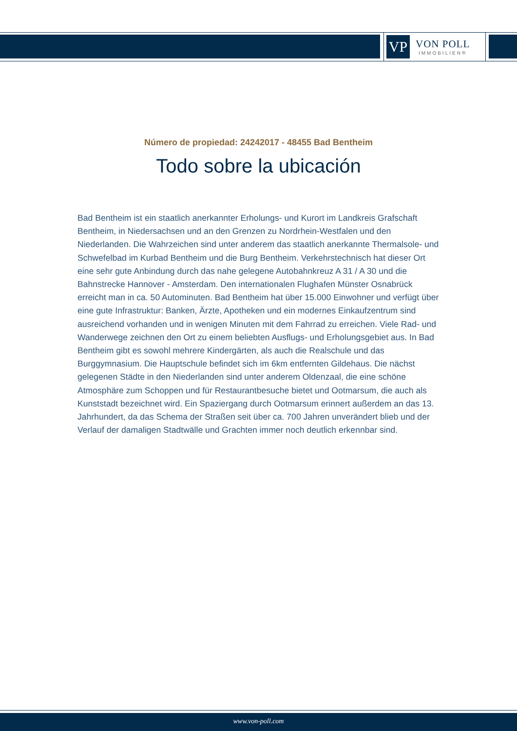VP
VON POLL
IMMOBILIEN®
Número de propiedad: 24242017 - 48455 Bad Bentheim
Todo sobre la ubicación
Bad Bentheim ist ein staatlich anerkannter Erholungs- und Kurort im Landkreis Grafschaft Bentheim, in Niedersachsen und an den Grenzen zu Nordrhein-Westfalen und den Niederlanden. Die Wahrzeichen sind unter anderem das staatlich anerkannte Thermalsole- und Schwefelbad im Kurbad Bentheim und die Burg Bentheim. Verkehrstechnisch hat dieser Ort eine sehr gute Anbindung durch das nahe gelegene Autobahnkreuz A 31 / A 30 und die Bahnstrecke Hannover - Amsterdam. Den internationalen Flughafen Münster Osnabrück erreicht man in ca. 50 Autominuten. Bad Bentheim hat über 15.000 Einwohner und verfügt über eine gute Infrastruktur: Banken, Ärzte, Apotheken und ein modernes Einkaufzentrum sind ausreichend vorhanden und in wenigen Minuten mit dem Fahrrad zu erreichen. Viele Rad- und Wanderwege zeichnen den Ort zu einem beliebten Ausflugs- und Erholungsgebiet aus. In Bad Bentheim gibt es sowohl mehrere Kindergärten, als auch die Realschule und das Burggymnasium. Die Hauptschule befindet sich im 6km entfernten Gildehaus. Die nächst gelegenen Städte in den Niederlanden sind unter anderem Oldenzaal, die eine schöne Atmosphäre zum Schoppen und für Restaurantbesuche bietet und Ootmarsum, die auch als Kunststadt bezeichnet wird. Ein Spaziergang durch Ootmarsum erinnert außerdem an das 13. Jahrhundert, da das Schema der Straßen seit über ca. 700 Jahren unverändert blieb und der Verlauf der damaligen Stadtwälle und Grachten immer noch deutlich erkennbar sind.
www.von-poll.com